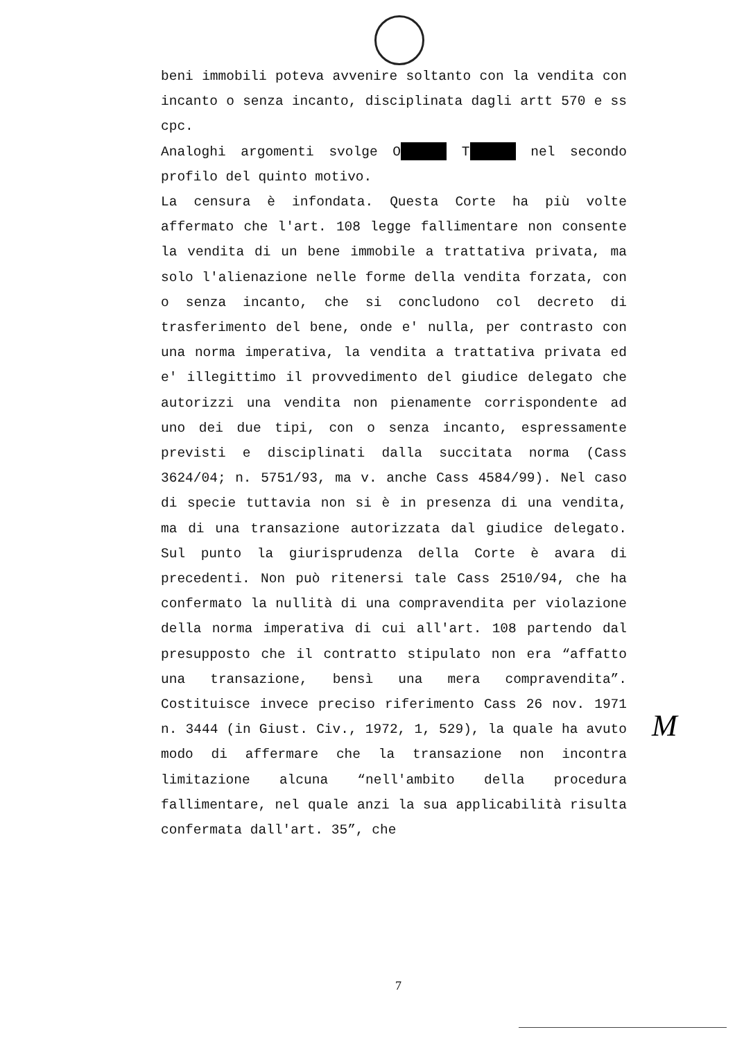beni immobili poteva avvenire soltanto con la vendita con incanto o senza incanto, disciplinata dagli artt 570 e ss cpc.
Analoghi argomenti svolge O T nel secondo profilo del quinto motivo.
La censura è infondata. Questa Corte ha più volte affermato che l'art. 108 legge fallimentare non consente la vendita di un bene immobile a trattativa privata, ma solo l'alienazione nelle forme della vendita forzata, con o senza incanto, che si concludono col decreto di trasferimento del bene, onde e' nulla, per contrasto con una norma imperativa, la vendita a trattativa privata ed e' illegittimo il provvedimento del giudice delegato che autorizzi una vendita non pienamente corrispondente ad uno dei due tipi, con o senza incanto, espressamente previsti e disciplinati dalla succitata norma (Cass 3624/04; n. 5751/93, ma v. anche Cass 4584/99). Nel caso di specie tuttavia non si è in presenza di una vendita, ma di una transazione autorizzata dal giudice delegato. Sul punto la giurisprudenza della Corte è avara di precedenti. Non può ritenersi tale Cass 2510/94, che ha confermato la nullità di una compravendita per violazione della norma imperativa di cui all'art. 108 partendo dal presupposto che il contratto stipulato non era “affatto una transazione, bensì una mera compravendita”. Costituisce invece preciso riferimento Cass 26 nov. 1971 n. 3444 (in Giust. Civ., 1972, 1, 529), la quale ha avuto modo di affermare che la transazione non incontra limitazione alcuna “nell'ambito della procedura fallimentare, nel quale anzi la sua applicabilità risulta confermata dall'art. 35”, che
M
7